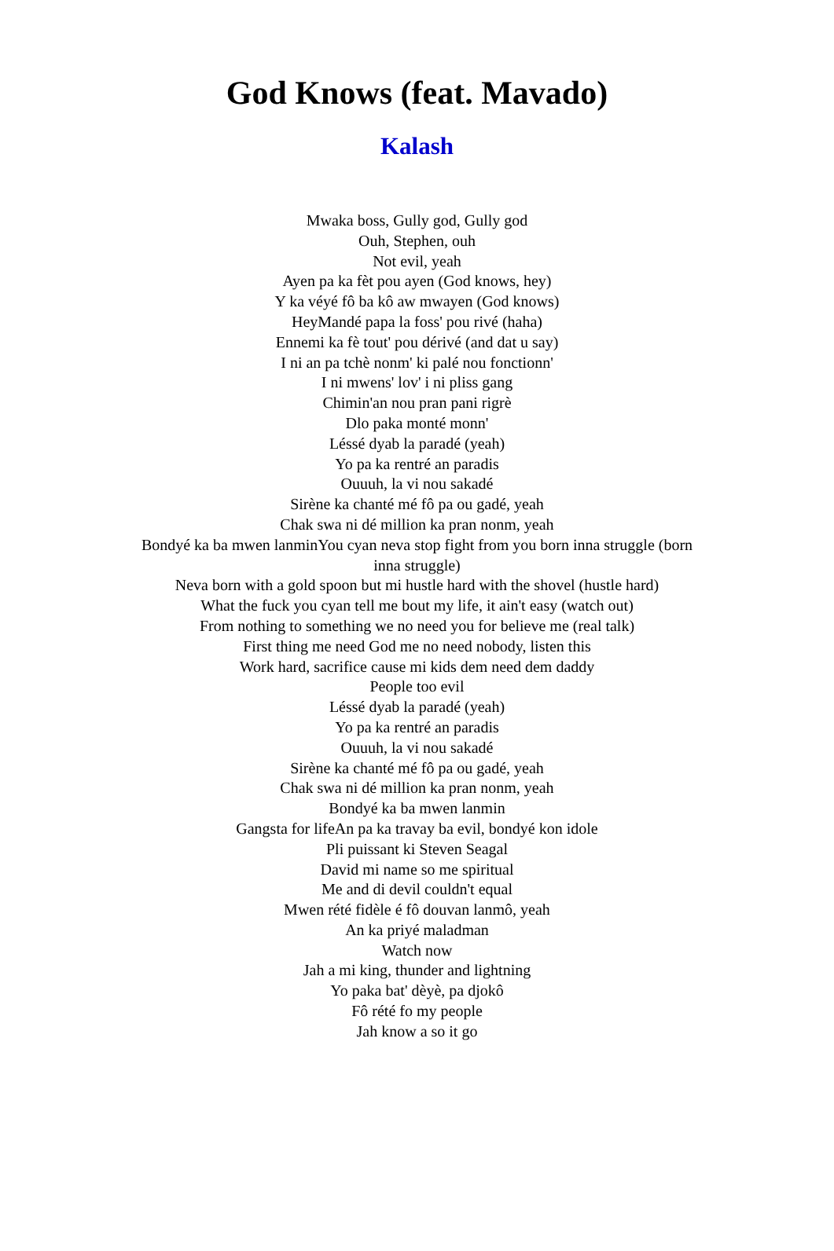God Knows (feat. Mavado)
Kalash
Mwaka boss, Gully god, Gully god
Ouh, Stephen, ouh
Not evil, yeah
Ayen pa ka fèt pou ayen (God knows, hey)
Y ka véyé fô ba kô aw mwayen (God knows)
HeyMandé papa la foss' pou rivé (haha)
Ennemi ka fè tout' pou dérivé (and dat u say)
I ni an pa tchè nonm' ki palé nou fonctionn'
I ni mwens' lov' i ni pliss gang
Chimin'an nou pran pani rigrè
Dlo paka monté monn'
Léssé dyab la paradé (yeah)
Yo pa ka rentré an paradis
Ouuuh, la vi nou sakadé
Sirène ka chanté mé fô pa ou gadé, yeah
Chak swa ni dé million ka pran nonm, yeah
Bondyé ka ba mwen lanminYou cyan neva stop fight from you born inna struggle (born inna struggle)
Neva born with a gold spoon but mi hustle hard with the shovel (hustle hard)
What the fuck you cyan tell me bout my life, it ain't easy (watch out)
From nothing to something we no need you for believe me (real talk)
First thing me need God me no need nobody, listen this
Work hard, sacrifice cause mi kids dem need dem daddy
People too evil
Léssé dyab la paradé (yeah)
Yo pa ka rentré an paradis
Ouuuh, la vi nou sakadé
Sirène ka chanté mé fô pa ou gadé, yeah
Chak swa ni dé million ka pran nonm, yeah
Bondyé ka ba mwen lanmin
Gangsta for lifeAn pa ka travay ba evil, bondyé kon idole
Pli puissant ki Steven Seagal
David mi name so me spiritual
Me and di devil couldn't equal
Mwen rété fidèle é fô douvan lanmô, yeah
An ka priyé maladman
Watch now
Jah a mi king, thunder and lightning
Yo paka bat' dèyè, pa djokô
Fô rété fo my people
Jah know a so it go